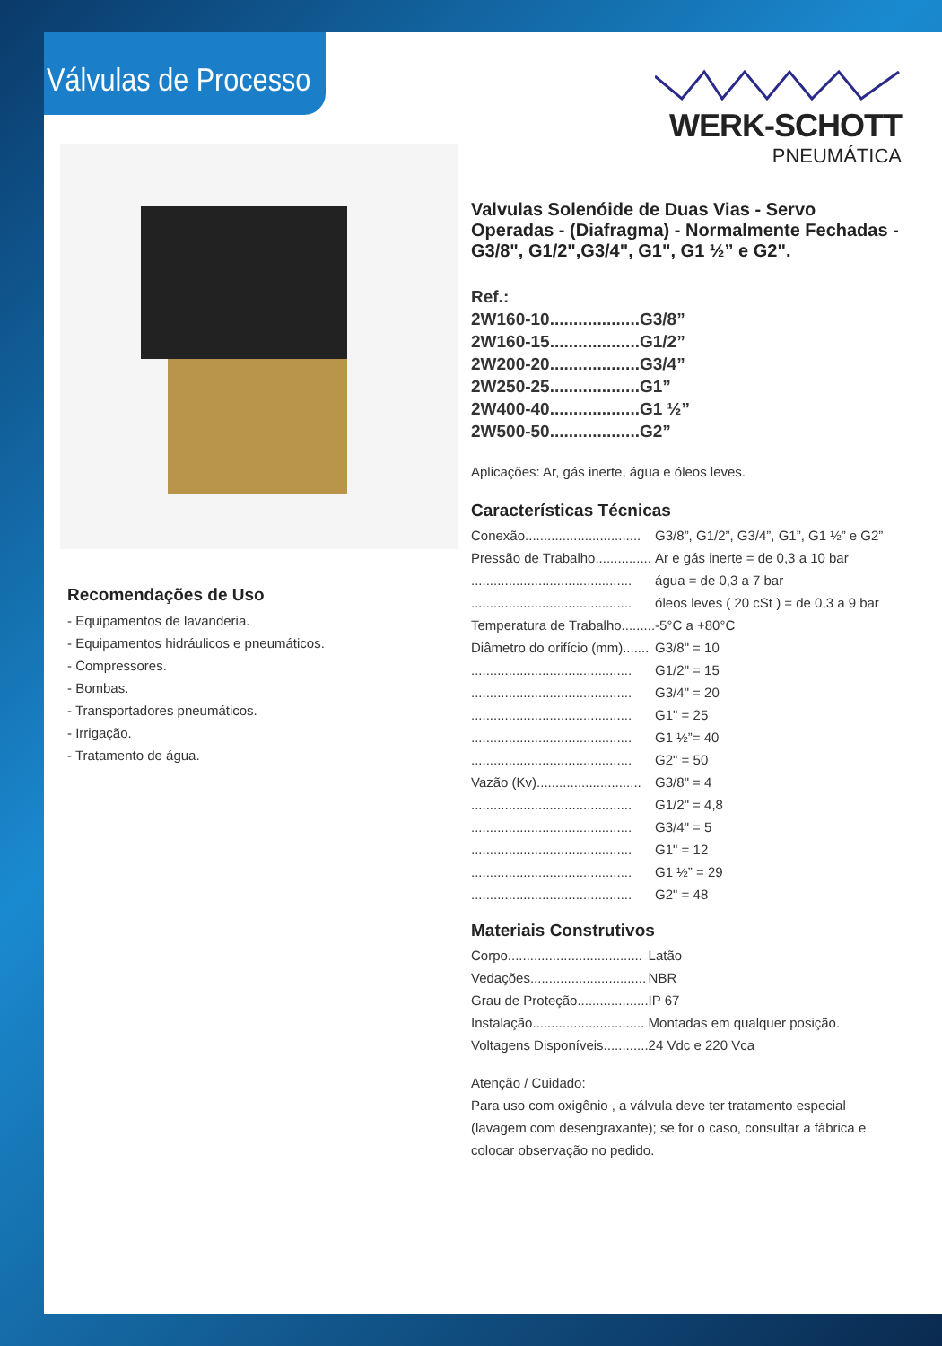Válvulas de Processo WERK-SCHOTT
PNEUMÁTICA
Recomendações de Uso
- Equipamentos de lavanderia.
- Equipamentos hidráulicos e pneumáticos.
- Compressores.
- Bombas.
- Transportadores pneumáticos.
- Irrigação.
- Tratamento de água.
Valvulas Solenóide de Duas Vias - Servo Operadas - (Diafragma) - Normalmente Fechadas - G3/8", G1/2",G3/4", G1", G1 ½” e G2".
| Ref.: | |
| 2W160-10................... | G3/8” |
| 2W160-15................... | G1/2” |
| 2W200-20................... | G3/4” |
| 2W250-25................... | G1” |
| 2W400-40................... | G1 ½” |
| 2W500-50................... | G2” |
Aplicações: Ar, gás inerte, água e óleos leves.
Características Técnicas
| Conexão............................... | G3/8”, G1/2”, G3/4”, G1”, G1 ½” e G2” |
| Pressão de Trabalho............... | Ar e gás inerte = de 0,3 a 10 bar |
| ........................................... | água = de 0,3 a 7 bar |
| ........................................... | óleos leves ( 20 cSt ) = de 0,3 a 9 bar |
| Temperatura de Trabalho......... | -5°C a +80°C |
| Diâmetro do orifício (mm)....... | G3/8" = 10 |
| ........................................... | G1/2" = 15 |
| ........................................... | G3/4" = 20 |
| ........................................... | G1" = 25 |
| ........................................... | G1 ½”= 40 |
| ........................................... | G2" = 50 |
| Vazão (Kv)............................ | G3/8" = 4 |
| ........................................... | G1/2" = 4,8 |
| ........................................... | G3/4" = 5 |
| ........................................... | G1" = 12 |
| ........................................... | G1 ½” = 29 |
| ........................................... | G2" = 48 |
Materiais Construtivos
| Corpo.................................... | Latão |
| Vedações............................... | NBR |
| Grau de Proteção................... | IP 67 |
| Instalação.............................. | Montadas em qualquer posição. |
| Voltagens Disponíveis............ | 24 Vdc e 220 Vca |
Atenção / Cuidado:
Para uso com oxigênio , a válvula deve ter tratamento especial (lavagem com desengraxante); se for o caso, consultar a fábrica e colocar observação no pedido.